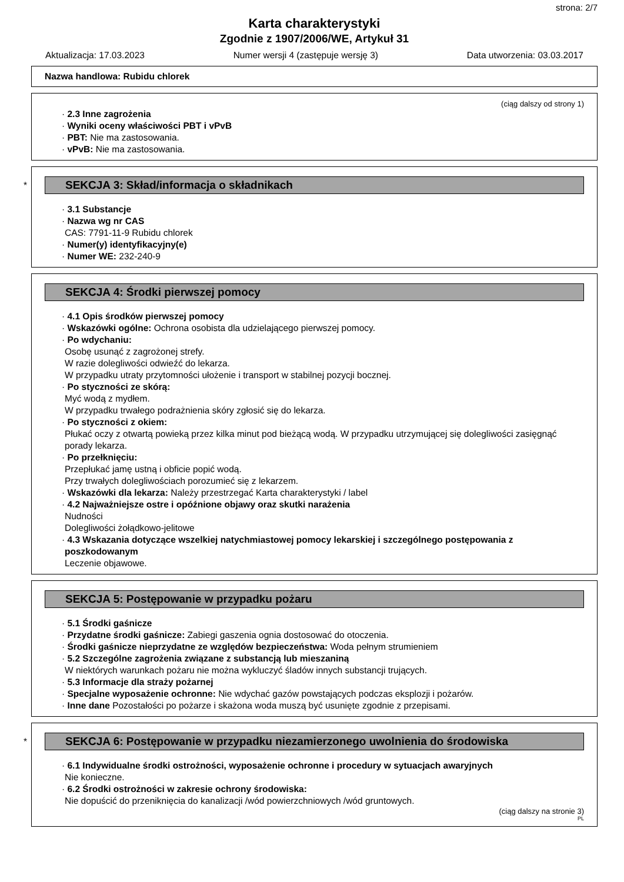strona: 2/7
Karta charakterystyki
Zgodnie z 1907/2006/WE, Artykuł 31
Aktualizacja: 17.03.2023 Numer wersji 4 (zastępuje wersję 3) Data utworzenia: 03.03.2017
Nazwa handlowa: Rubidu chlorek
(ciąg dalszy od strony 1)
· 2.3 Inne zagrożenia
· Wyniki oceny właściwości PBT i vPvB
· PBT: Nie ma zastosowania.
· vPvB: Nie ma zastosowania.
*
SEKCJA 3: Skład/informacja o składnikach
· 3.1 Substancje
· Nazwa wg nr CAS
CAS: 7791-11-9 Rubidu chlorek
· Numer(y) identyfikacyjny(e)
· Numer WE: 232-240-9
SEKCJA 4: Środki pierwszej pomocy
· 4.1 Opis środków pierwszej pomocy
· Wskazówki ogólne: Ochrona osobista dla udzielającego pierwszej pomocy.
· Po wdychaniu:
Osobę usunąć z zagrożonej strefy.
W razie dolegliwości odwieźć do lekarza.
W przypadku utraty przytomności ułożenie i transport w stabilnej pozycji bocznej.
· Po styczności ze skórą:
Myć wodą z mydłem.
W przypadku trwałego podrażnienia skóry zgłosić się do lekarza.
· Po styczności z okiem:
Płukać oczy z otwartą powieką przez kilka minut pod bieżącą wodą. W przypadku utrzymującej się dolegliwości zasięgnąć porady lekarza.
· Po przełknięciu:
Przepłukać jamę ustną i obficie popić wodą.
Przy trwałych dolegliwościach porozumieć się z lekarzem.
· Wskazówki dla lekarza: Należy przestrzegać Karta charakterystyki / label
· 4.2 Najważniejsze ostre i opóźnione objawy oraz skutki narażenia
Nudności
Dolegliwości żołądkowo-jelitowe
· 4.3 Wskazania dotyczące wszelkiej natychmiastowej pomocy lekarskiej i szczególnego postępowania z poszkodowanym
Leczenie objawowe.
SEKCJA 5: Postępowanie w przypadku pożaru
· 5.1 Środki gaśnicze
· Przydatne środki gaśnicze: Zabiegi gaszenia ognia dostosować do otoczenia.
· Środki gaśnicze nieprzydatne ze względów bezpieczeństwa: Woda pełnym strumieniem
· 5.2 Szczególne zagrożenia związane z substancją lub mieszaniną
W niektórych warunkach pożaru nie można wykluczyć śladów innych substancji trujących.
· 5.3 Informacje dla straży pożarnej
· Specjalne wyposażenie ochronne: Nie wdychać gazów powstających podczas eksplozji i pożarów.
· Inne dane Pozostałości po pożarze i skażona woda muszą być usunięte zgodnie z przepisami.
*
SEKCJA 6: Postępowanie w przypadku niezamierzonego uwolnienia do środowiska
· 6.1 Indywidualne środki ostrożności, wyposażenie ochronne i procedury w sytuacjach awaryjnych
Nie konieczne.
· 6.2 Środki ostrożności w zakresie ochrony środowiska:
Nie dopuścić do przeniknięcia do kanalizacji /wód powierzchniowych /wód gruntowych.
(ciąg dalszy na stronie 3)
PL